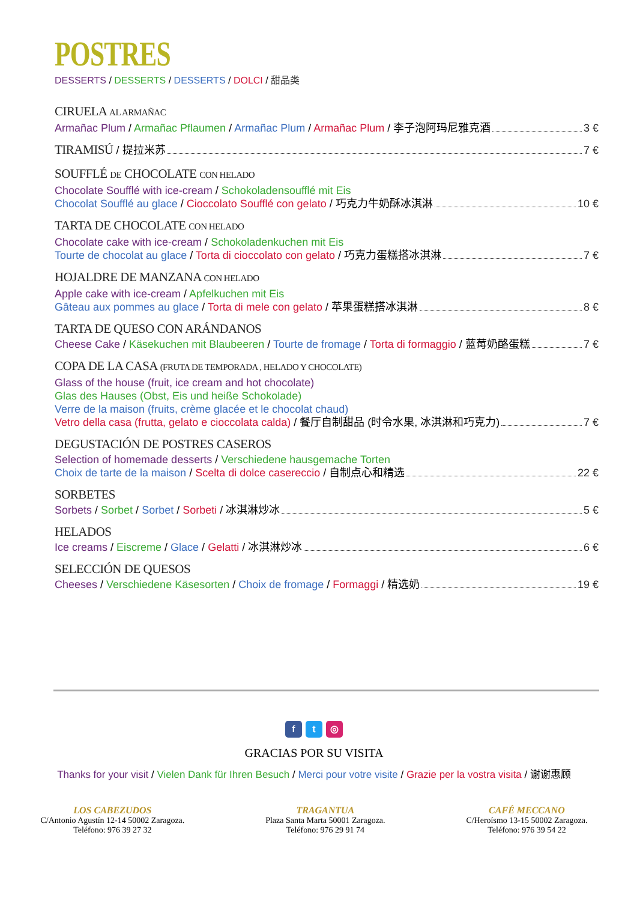POSTRES
DESSERTS / DESSERTS / DESSERTS / DOLCI / 甜品类
CIRUELA AL ARMAÑAC
Armañac Plum / Armañac Pflaumen / Armañac Plum / Armañac Plum / 李子泡阿玛尼雅克酒 3 €
TIRAMISÚ / 提拉米苏 7 €
SOUFFLÉ DE CHOCOLATE CON HELADO
Chocolate Soufflé with ice-cream / Schokoladensoufflé mit Eis
Chocolat Soufflé au glace / Cioccolato Soufflé con gelato / 巧克力牛奶酥冰淇淋 10 €
TARTA DE CHOCOLATE CON HELADO
Chocolate cake with ice-cream / Schokoladenkuchen mit Eis
Tourte de chocolat au glace / Torta di cioccolato con gelato / 巧克力蛋糕搭冰淇淋 7 €
HOJALDRE DE MANZANA CON HELADO
Apple cake with ice-cream / Apfelkuchen mit Eis
Gâteau aux pommes au glace / Torta di mele con gelato / 苹果蛋糕搭冰淇淋 8 €
TARTA DE QUESO CON ARÁNDANOS
Cheese Cake / Käsekuchen mit Blaubeeren / Tourte de fromage / Torta di formaggio / 蓝莓奶酪蛋糕 7 €
COPA DE LA CASA (FRUTA DE TEMPORADA , HELADO Y CHOCOLATE)
Glass of the house (fruit, ice cream and hot chocolate)
Glas des Hauses (Obst, Eis und heiße Schokolade)
Verre de la maison (fruits, crème glacée et le chocolat chaud)
Vetro della casa (frutta, gelato e cioccolata calda) / 餐厅自制甜品 (时令水果, 冰淇淋和巧克力) 7 €
DEGUSTACIÓN DE POSTRES CASEROS
Selection of homemade desserts / Verschiedene hausgemache Torten
Choix de tarte de la maison / Scelta di dolce casereccio / 自制点心和精选 22 €
SORBETES
Sorbets / Sorbet / Sorbet / Sorbeti / 冰淇淋炒冰 5 €
HELADOS
Ice creams / Eiscreme / Glace / Gelatti / 冰淇淋炒冰 6 €
SELECCIÓN DE QUESOS
Cheeses / Verschiedene Käsesorten / Choix de fromage / Formaggi / 精选奶 19 €
f t ◎
GRACIAS POR SU VISITA
Thanks for your visit / Vielen Dank für Ihren Besuch / Merci pour votre visite / Grazie per la vostra visita / 谢谢惠顾
LOS CABEZUDOS
C/Antonio Agustín 12-14 50002 Zaragoza.
Teléfono: 976 39 27 32
TRAGANTUA
Plaza Santa Marta 50001 Zaragoza.
Teléfono: 976 29 91 74
CAFÉ MECCANO
C/Heroísmo 13-15 50002 Zaragoza.
Teléfono: 976 39 54 22